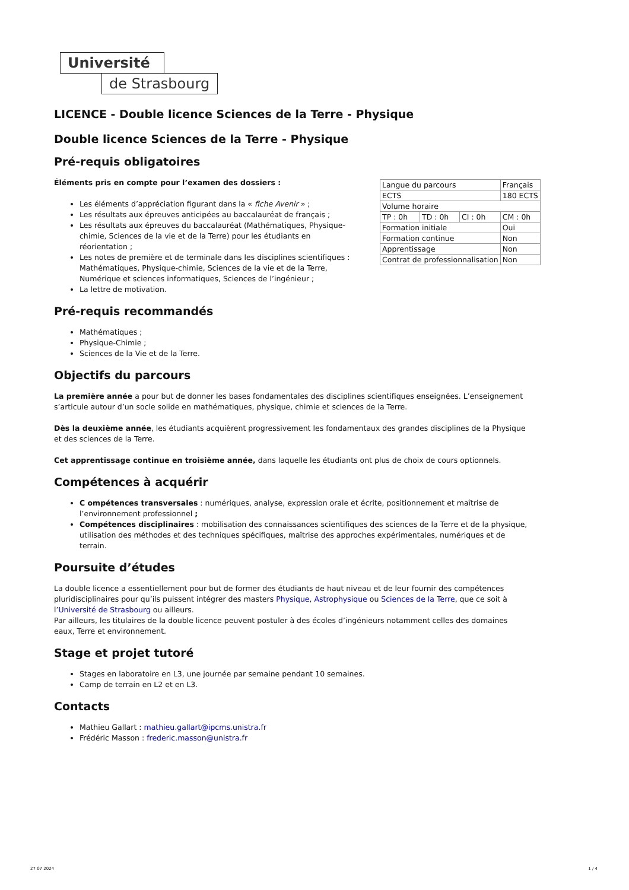Université
de Strasbourg
LICENCE - Double licence Sciences de la Terre - Physique
Double licence Sciences de la Terre - Physique
Pré-requis obligatoires
Éléments pris en compte pour l’examen des dossiers :
Les éléments d’appréciation figurant dans la « fiche Avenir » ;
Les résultats aux épreuves anticipées au baccalauréat de français ;
Les résultats aux épreuves du baccalauréat (Mathématiques, Physique-chimie, Sciences de la vie et de la Terre) pour les étudiants en réorientation ;
Les notes de première et de terminale dans les disciplines scientifiques : Mathématiques, Physique-chimie, Sciences de la vie et de la Terre, Numérique et sciences informatiques, Sciences de l’ingénieur ;
La lettre de motivation.
Pré-requis recommandés
Mathématiques ;
Physique-Chimie ;
Sciences de la Vie et de la Terre.
Objectifs du parcours
La première année a pour but de donner les bases fondamentales des disciplines scientifiques enseignées. L’enseignement s’articule autour d’un socle solide en mathématiques, physique, chimie et sciences de la Terre.
Dès la deuxième année, les étudiants acquièrent progressivement les fondamentaux des grandes disciplines de la Physique et des sciences de la Terre.
Cet apprentissage continue en troisième année, dans laquelle les étudiants ont plus de choix de cours optionnels.
Compétences à acquérir
C ompétences transversales : numériques, analyse, expression orale et écrite, positionnement et maîtrise de l’environnement professionnel ;
Compétences disciplinaires : mobilisation des connaissances scientifiques des sciences de la Terre et de la physique, utilisation des méthodes et des techniques spécifiques, maîtrise des approches expérimentales, numériques et de terrain.
Poursuite d’études
La double licence a essentiellement pour but de former des étudiants de haut niveau et de leur fournir des compétences pluridisciplinaires pour qu’ils puissent intégrer des masters Physique, Astrophysique ou Sciences de la Terre, que ce soit à l’Université de Strasbourg ou ailleurs.
Par ailleurs, les titulaires de la double licence peuvent postuler à des écoles d’ingénieurs notamment celles des domaines eaux, Terre et environnement.
Stage et projet tutoré
Stages en laboratoire en L3, une journée par semaine pendant 10 semaines.
Camp de terrain en L2 et en L3.
Contacts
Mathieu Gallart : mathieu.gallart@ipcms.unistra.fr
Frédéric Masson : frederic.masson@unistra.fr
| Langue du parcours | | | Français |
| ECTS | | | 180 ECTS |
| Volume horaire | | | |
| TP : 0h | TD : 0h | CI : 0h | CM : 0h |
| Formation initiale | | | Oui |
| Formation continue | | | Non |
| Apprentissage | | | Non |
| Contrat de professionnalisation | | | Non |
27 07 2024 1 / 4